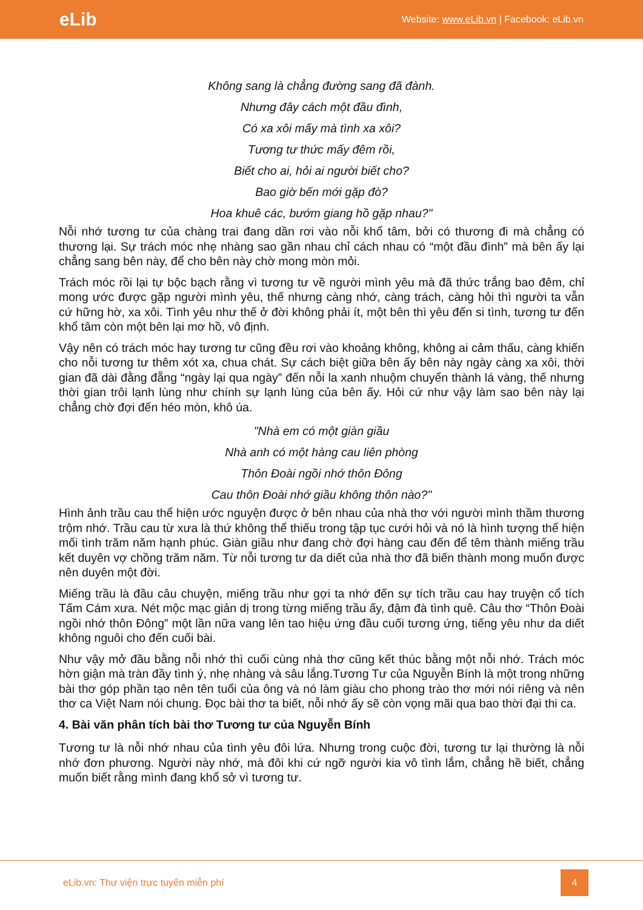eLib Website: www.eLib.vn | Facebook: eLib.vn
Không sang là chẳng đường sang đã đành.
Nhưng đây cách một đầu đình,
Có xa xôi mấy mà tình xa xôi?
Tương tư thức mấy đêm rồi,
Biết cho ai, hỏi ai người biết cho?
Bao giờ bến mới gặp đò?
Hoa khuê các, bướm giang hồ gặp nhau?"
Nỗi nhớ tương tư của chàng trai đang dần rơi vào nỗi khổ tâm, bởi có thương đi mà chẳng có thương lại. Sự trách móc nhẹ nhàng sao gần nhau chỉ cách nhau có “một đầu đình” mà bên ấy lại chẳng sang bên này, để cho bên này chờ mong mòn mỏi.
Trách móc rồi lại tự bộc bạch rằng vì tương tư về người mình yêu mà đã thức trắng bao đêm, chỉ mong ước được gặp người mình yêu, thế nhưng càng nhớ, càng trách, càng hỏi thì người ta vẫn cứ hững hờ, xa xôi. Tình yêu như thế ở đời không phải ít, một bên thì yêu đến si tình, tương tư đến khổ tâm còn một bên lại mơ hồ, vô định.
Vậy nên có trách móc hay tương tư cũng đều rơi vào khoảng không, không ai cảm thấu, càng khiến cho nỗi tương tư thêm xót xa, chua chát. Sự cách biệt giữa bên ấy bên này ngày càng xa xôi, thời gian đã dài đằng đẵng “ngày lại qua ngày” đến nỗi la xanh nhuộm chuyển thành lá vàng, thế nhưng thời gian trôi lạnh lùng như chính sự lạnh lùng của bên ấy. Hỏi cứ như vậy làm sao bên này lại chẳng chờ đợi đến héo mòn, khô úa.
"Nhà em có một giàn giầu
Nhà anh có một hàng cau liên phòng
Thôn Đoài ngồi nhớ thôn Đông
Cau thôn Đoài nhớ giầu không thôn nào?"
Hình ảnh trầu cau thể hiện ước nguyện được ở bên nhau của nhà thơ với người mình thầm thương trộm nhớ. Trầu cau từ xưa là thứ không thể thiếu trong tập tục cưới hỏi và nó là hình tượng thể hiện mối tình trăm năm hạnh phúc. Giàn giầu như đang chờ đợi hàng cau đến để têm thành miếng trầu kết duyên vợ chồng trăm năm. Từ nỗi tương tư da diết của nhà thơ đã biến thành mong muốn được nên duyên một đời.
Miếng trầu là đầu câu chuyện, miếng trầu như gợi ta nhớ đến sự tích trầu cau hay truyện cổ tích Tấm Cám xưa. Nét mộc mạc giản dị trong từng miếng trầu ấy, đậm đà tình quê. Câu thơ “Thôn Đoài ngồi nhớ thôn Đông” một lần nữa vang lên tao hiệu ứng đầu cuối tương ứng, tiếng yêu như da diết không nguôi cho đến cuối bài.
Như vậy mở đầu bằng nỗi nhớ thì cuối cùng nhà thơ cũng kết thúc bằng một nỗi nhớ. Trách móc hờn giận mà tràn đầy tình ý, nhẹ nhàng và sâu lắng.Tương Tư của Nguyễn Bính là một trong những bài thơ góp phần tạo nên tên tuổi của ông và nó làm giàu cho phong trào thơ mới nói riêng và nên thơ ca Việt Nam nói chung. Đọc bài thơ ta biết, nỗi nhớ ấy sẽ còn vọng mãi qua bao thời đại thi ca.
4. Bài văn phân tích bài thơ Tương tư của Nguyễn Bính
Tương tư là nỗi nhớ nhau của tình yêu đôi lứa. Nhưng trong cuộc đời, tương tư lại thường là nỗi nhớ đơn phương. Người này nhớ, mà đôi khi cứ ngỡ người kia vô tình lắm, chẳng hề biết, chẳng muốn biết rằng mình đang khổ sở vì tương tư.
eLib.vn: Thư viện trực tuyến miễn phí 4